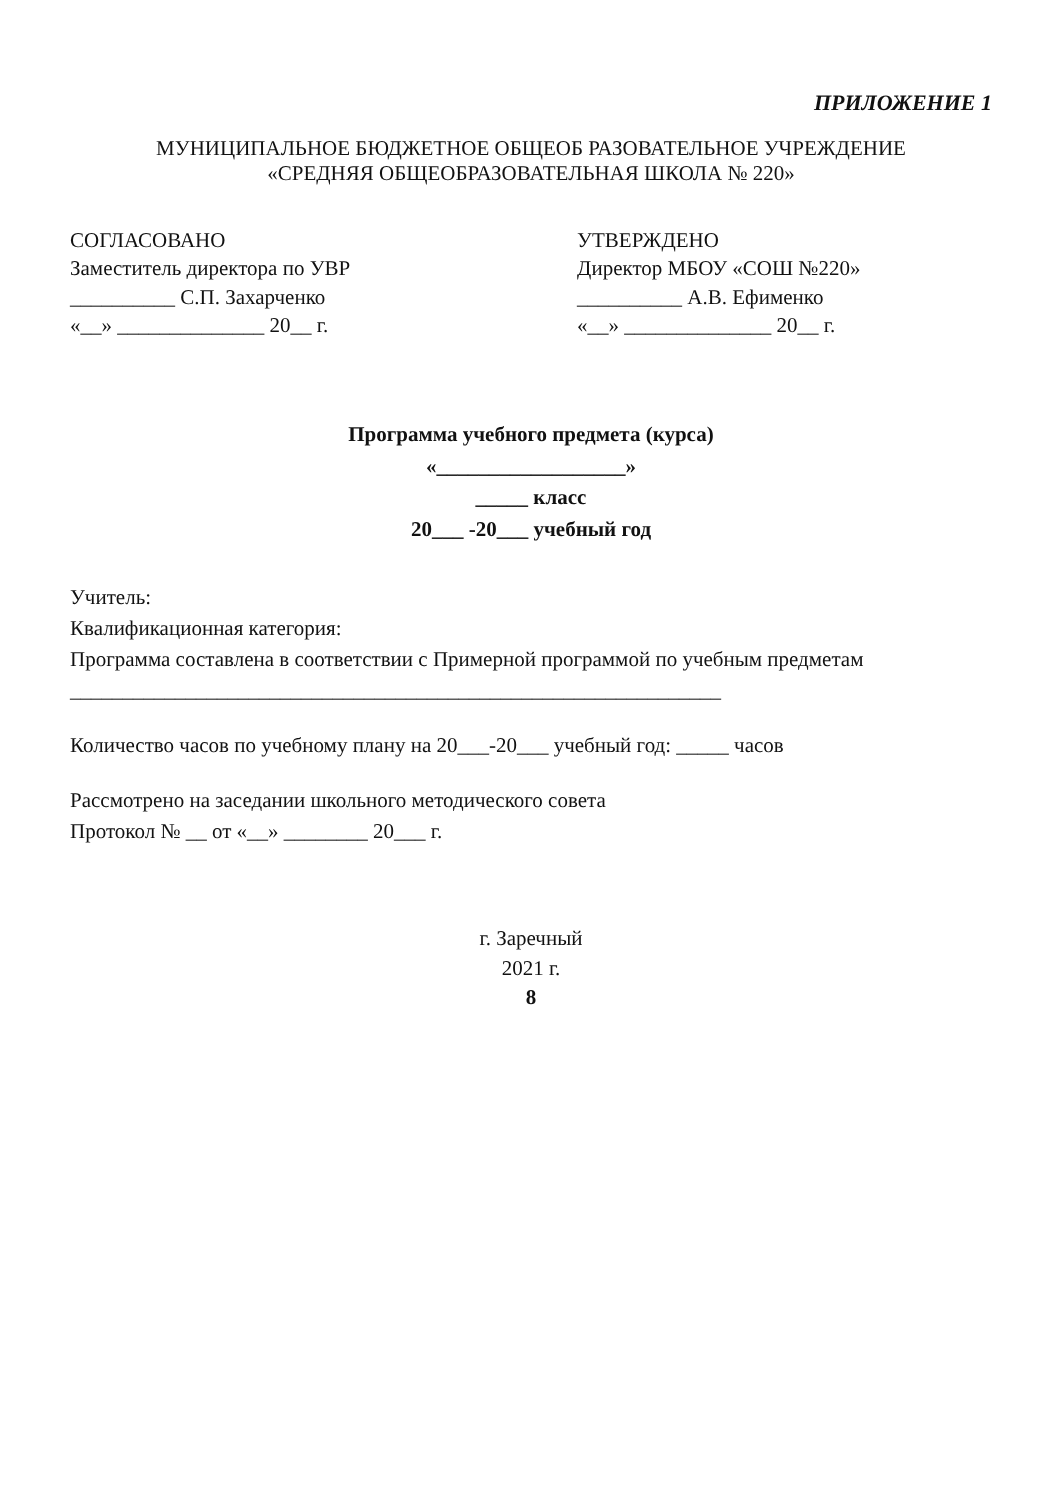ПРИЛОЖЕНИЕ 1
МУНИЦИПАЛЬНОЕ БЮДЖЕТНОЕ ОБЩЕОБ РАЗОВАТЕЛЬНОЕ УЧРЕЖДЕНИЕ
«СРЕДНЯЯ ОБЩЕОБРАЗОВАТЕЛЬНАЯ ШКОЛА № 220»
СОГЛАСОВАНО
Заместитель директора по УВР
__________ С.П. Захарченко
«__» ______________ 20__ г.
УТВЕРЖДЕНО
Директор МБОУ «СОШ №220»
__________ А.В. Ефименко
«__» ______________ 20__ г.
Программа учебного предмета (курса)
«__________________»
_____ класс
20___ -20___ учебный год
Учитель:
Квалификационная категория:
Программа составлена в соответствии с Примерной программой по учебным предметам
______________________________________________________________
Количество часов по учебному плану на 20___-20___ учебный год: _____ часов
Рассмотрено на заседании школьного методического совета
Протокол № __ от «__» ________ 20___ г.
г. Заречный
2021 г.
8